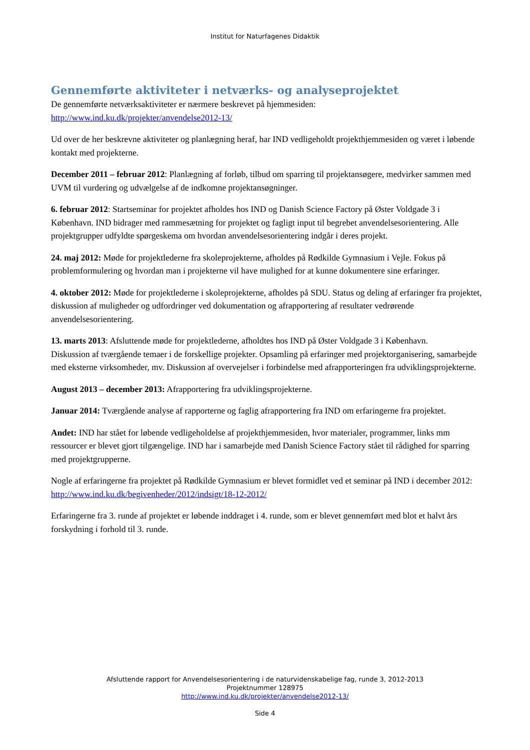Institut for Naturfagenes Didaktik
Gennemførte aktiviteter i netværks- og analyseprojektet
De gennemførte netværksaktiviteter er nærmere beskrevet på hjemmesiden:
http://www.ind.ku.dk/projekter/anvendelse2012-13/
Ud over de her beskrevne aktiviteter og planlægning heraf, har IND vedligeholdt projekthjemmesiden og været i løbende kontakt med projekterne.
December 2011 – februar 2012: Planlægning af forløb, tilbud om sparring til projektansøgere, medvirker sammen med UVM til vurdering og udvælgelse af de indkomne projektansøgninger.
6. februar 2012: Startseminar for projektet afholdes hos IND og Danish Science Factory på Øster Voldgade 3 i København. IND bidrager med rammesætning for projektet og fagligt input til begrebet anvendelsesorientering. Alle projektgrupper udfyldte spørgeskema om hvordan anvendelsesorientering indgår i deres projekt.
24. maj 2012: Møde for projektlederne fra skoleprojekterne, afholdes på Rødkilde Gymnasium i Vejle. Fokus på problemformulering og hvordan man i projekterne vil have mulighed for at kunne dokumentere sine erfaringer.
4. oktober 2012: Møde for projektlederne i skoleprojekterne, afholdes på SDU. Status og deling af erfaringer fra projektet, diskussion af muligheder og udfordringer ved dokumentation og afrapportering af resultater vedrørende anvendelsesorientering.
13. marts 2013: Afsluttende møde for projektlederne, afholdtes hos IND på Øster Voldgade 3 i København.
Diskussion af tværgående temaer i de forskellige projekter. Opsamling på erfaringer med projektorganisering, samarbejde med eksterne virksomheder, mv. Diskussion af overvejelser i forbindelse med afrapporteringen fra udviklingsprojekterne.
August 2013 – december 2013: Afrapportering fra udviklingsprojekterne.
Januar 2014: Tværgående analyse af rapporterne og faglig afrapportering fra IND om erfaringerne fra projektet.
Andet: IND har stået for løbende vedligeholdelse af projekthjemmesiden, hvor materialer, programmer, links mm ressourcer er blevet gjort tilgængelige. IND har i samarbejde med Danish Science Factory stået til rådighed for sparring med projektgrupperne.
Nogle af erfaringerne fra projektet på Rødkilde Gymnasium er blevet formidlet ved et seminar på IND i december 2012: http://www.ind.ku.dk/begivenheder/2012/indsigt/18-12-2012/
Erfaringerne fra 3. runde af projektet er løbende inddraget i 4. runde, som er blevet gennemført med blot et halvt års forskydning i forhold til 3. runde.
Afsluttende rapport for Anvendelsesorientering i de naturvidenskabelige fag, runde 3, 2012-2013
Projektnummer 128975
http://www.ind.ku.dk/projekter/anvendelse2012-13/
Side 4